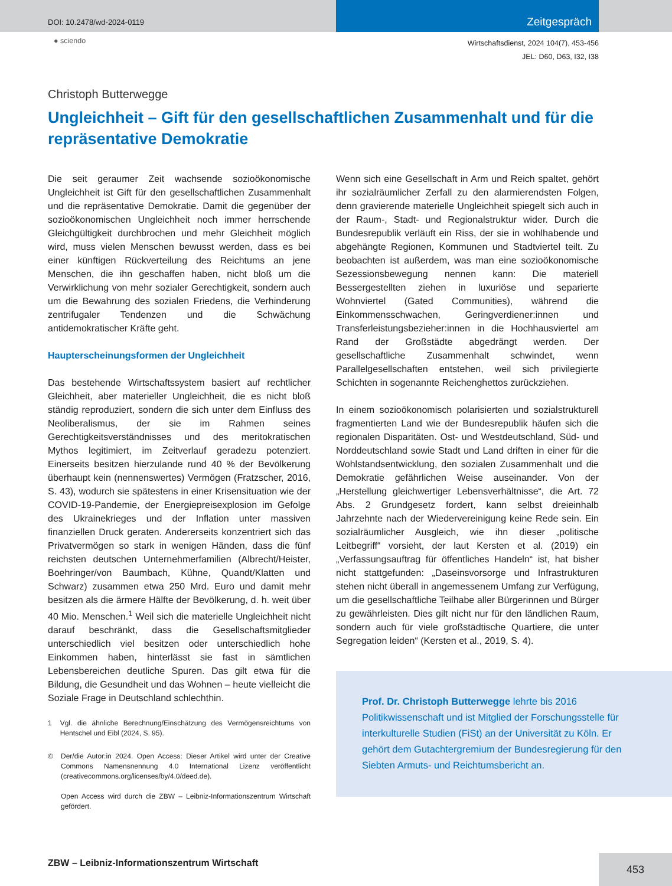DOI: 10.2478/wd-2024-0119
Zeitgespräch
● sciendo
Wirtschaftsdienst, 2024 104(7), 453-456
JEL: D60, D63, I32, I38
Christoph Butterwegge
Ungleichheit – Gift für den gesellschaftlichen Zusammenhalt und für die repräsentative Demokratie
Die seit geraumer Zeit wachsende sozioökonomische Ungleichheit ist Gift für den gesellschaftlichen Zusammenhalt und die repräsentative Demokratie. Damit die gegenüber der sozioökonomischen Ungleichheit noch immer herrschende Gleichgültigkeit durchbrochen und mehr Gleichheit möglich wird, muss vielen Menschen bewusst werden, dass es bei einer künftigen Rückverteilung des Reichtums an jene Menschen, die ihn geschaffen haben, nicht bloß um die Verwirklichung von mehr sozialer Gerechtigkeit, sondern auch um die Bewahrung des sozialen Friedens, die Verhinderung zentrifugaler Tendenzen und die Schwächung antidemokratischer Kräfte geht.
Haupterscheinungsformen der Ungleichheit
Das bestehende Wirtschaftssystem basiert auf rechtlicher Gleichheit, aber materieller Ungleichheit, die es nicht bloß ständig reproduziert, sondern die sich unter dem Einfluss des Neoliberalismus, der sie im Rahmen seines Gerechtigkeitsverständnisses und des meritokratischen Mythos legitimiert, im Zeitverlauf geradezu potenziert. Einerseits besitzen hierzulande rund 40 % der Bevölkerung überhaupt kein (nennenswertes) Vermögen (Fratzscher, 2016, S. 43), wodurch sie spätestens in einer Krisensituation wie der COVID-19-Pandemie, der Energiepreisexplosion im Gefolge des Ukrainekrieges und der Inflation unter massiven finanziellen Druck geraten. Andererseits konzentriert sich das Privatvermögen so stark in wenigen Händen, dass die fünf reichsten deutschen Unternehmerfamilien (Albrecht/Heister, Boehringer/von Baumbach, Kühne, Quandt/Klatten und Schwarz) zusammen etwa 250 Mrd. Euro und damit mehr besitzen als die ärmere Hälfte der Bevölkerung, d. h. weit über 40 Mio. Menschen.<sup>1</sup> Weil sich die materielle Ungleichheit nicht darauf beschränkt, dass die Gesellschaftsmitglieder unterschiedlich viel besitzen oder unterschiedlich hohe Einkommen haben, hinterlässt sie fast in sämtlichen Lebensbereichen deutliche Spuren. Das gilt etwa für die Bildung, die Gesundheit und das Wohnen – heute vielleicht die Soziale Frage in Deutschland schlechthin.
1 Vgl. die ähnliche Berechnung/Einschätzung des Vermögensreichtums von Hentschel und Eibl (2024, S. 95).
© Der/die Autor:in 2024. Open Access: Dieser Artikel wird unter der Creative Commons Namensnennung 4.0 International Lizenz veröffentlicht (creativecommons.org/licenses/by/4.0/deed.de).
Open Access wird durch die ZBW – Leibniz-Informationszentrum Wirtschaft gefördert.
Wenn sich eine Gesellschaft in Arm und Reich spaltet, gehört ihr sozialräumlicher Zerfall zu den alarmierendsten Folgen, denn gravierende materielle Ungleichheit spiegelt sich auch in der Raum-, Stadt- und Regionalstruktur wider. Durch die Bundesrepublik verläuft ein Riss, der sie in wohlhabende und abgehängte Regionen, Kommunen und Stadtviertel teilt. Zu beobachten ist außerdem, was man eine sozioökonomische Sezessionsbewegung nennen kann: Die materiell Bessergestellten ziehen in luxuriöse und separierte Wohnviertel (Gated Communities), während die Einkommensschwachen, Geringverdiener:innen und Transferleistungsbezieher:innen in die Hochhausviertel am Rand der Großstädte abgedrängt werden. Der gesellschaftliche Zusammenhalt schwindet, wenn Parallelgesellschaften entstehen, weil sich privilegierte Schichten in sogenannte Reichenghettos zurückziehen.
In einem sozioökonomisch polarisierten und sozialstrukturell fragmentierten Land wie der Bundesrepublik häufen sich die regionalen Disparitäten. Ost- und Westdeutschland, Süd- und Norddeutschland sowie Stadt und Land driften in einer für die Wohlstandsentwicklung, den sozialen Zusammenhalt und die Demokratie gefährlichen Weise auseinander. Von der „Herstellung gleichwertiger Lebensverhältnisse“, die Art. 72 Abs. 2 Grundgesetz fordert, kann selbst dreieinhalb Jahrzehnte nach der Wiedervereinigung keine Rede sein. Ein sozialräumlicher Ausgleich, wie ihn dieser „politische Leitbegriff“ vorsieht, der laut Kersten et al. (2019) ein „Verfassungsauftrag für öffentliches Handeln“ ist, hat bisher nicht stattgefunden: „Daseinsvorsorge und Infrastrukturen stehen nicht überall in angemessenem Umfang zur Verfügung, um die gesellschaftliche Teilhabe aller Bürgerinnen und Bürger zu gewährleisten. Dies gilt nicht nur für den ländlichen Raum, sondern auch für viele großstädtische Quartiere, die unter Segregation leiden“ (Kersten et al., 2019, S. 4).
Prof. Dr. Christoph Butterwegge lehrte bis 2016 Politikwissenschaft und ist Mitglied der Forschungsstelle für interkulturelle Studien (FiSt) an der Universität zu Köln. Er gehört dem Gutachtergremium der Bundesregierung für den Siebten Armuts- und Reichtumsbericht an.
ZBW – Leibniz-Informationszentrum Wirtschaft
453